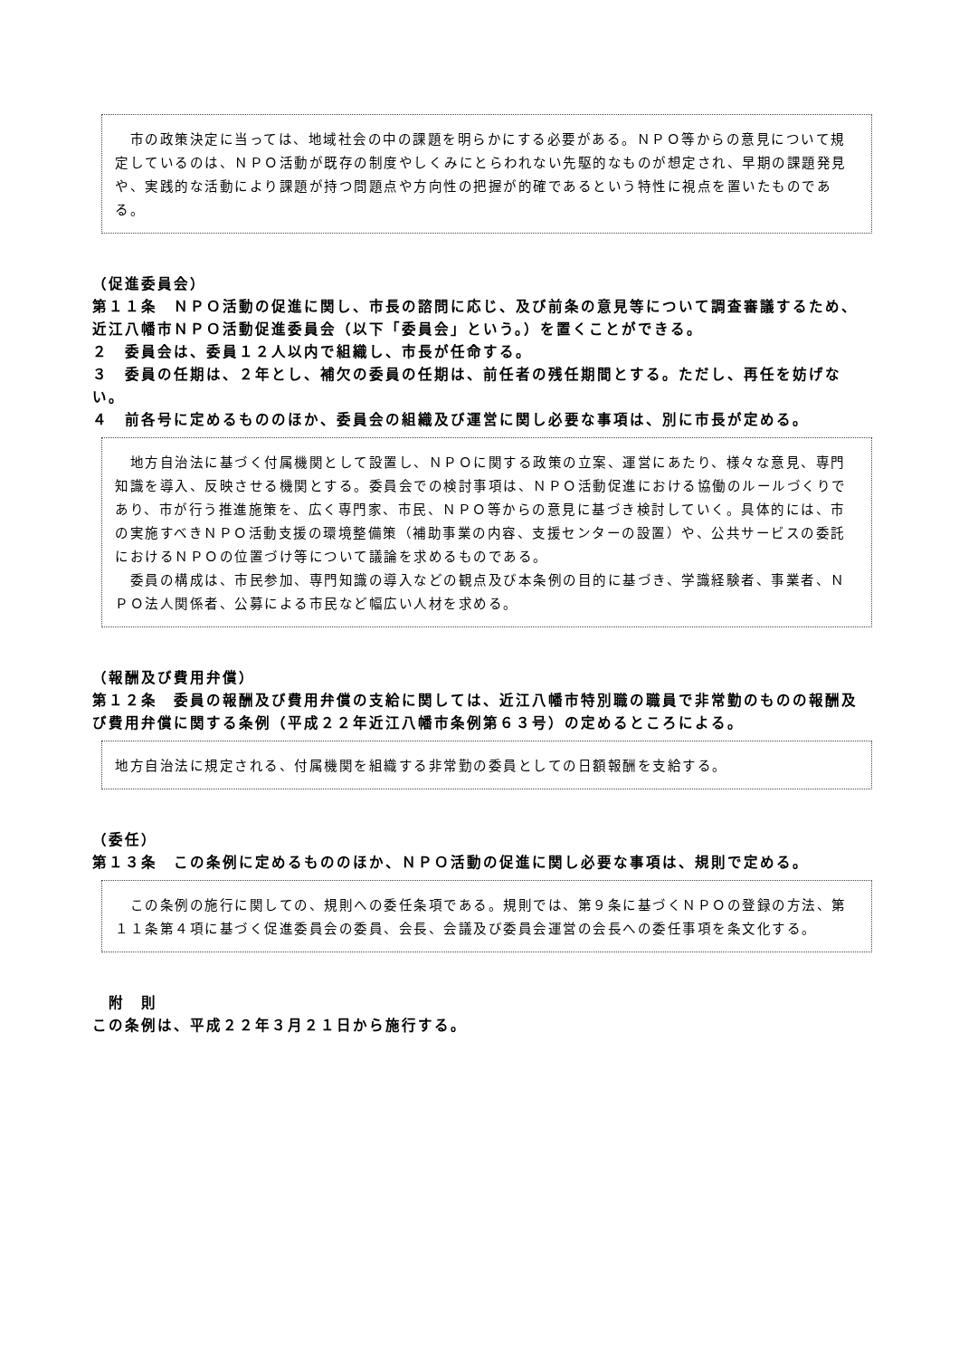市の政策決定に当っては、地域社会の中の課題を明らかにする必要がある。ＮＰＯ等からの意見について規定しているのは、ＮＰＯ活動が既存の制度やしくみにとらわれない先駆的なものが想定され、早期の課題発見や、実践的な活動により課題が持つ問題点や方向性の把握が的確であるという特性に視点を置いたものである。
（促進委員会）
第１１条　ＮＰＯ活動の促進に関し、市長の諮問に応じ、及び前条の意見等について調査審議するため、近江八幡市ＮＰＯ活動促進委員会（以下「委員会」という。）を置くことができる。
２　委員会は、委員１２人以内で組織し、市長が任命する。
３　委員の任期は、２年とし、補欠の委員の任期は、前任者の残任期間とする。ただし、再任を妨げない。
４　前各号に定めるもののほか、委員会の組織及び運営に関し必要な事項は、別に市長が定める。
　地方自治法に基づく付属機関として設置し、ＮＰＯに関する政策の立案、運営にあたり、様々な意見、専門知識を導入、反映させる機関とする。委員会での検討事項は、ＮＰＯ活動促進における協働のルールづくりであり、市が行う推進施策を、広く専門家、市民、ＮＰＯ等からの意見に基づき検討していく。具体的には、市の実施すべきＮＰＯ活動支援の環境整備策（補助事業の内容、支援センターの設置）や、公共サービスの委託におけるＮＰＯの位置づけ等について議論を求めるものである。
　委員の構成は、市民参加、専門知識の導入などの観点及び本条例の目的に基づき、学識経験者、事業者、ＮＰＯ法人関係者、公募による市民など幅広い人材を求める。
（報酬及び費用弁償）
第１２条　委員の報酬及び費用弁償の支給に関しては、近江八幡市特別職の職員で非常勤のものの報酬及び費用弁償に関する条例（平成２２年近江八幡市条例第６３号）の定めるところによる。
地方自治法に規定される、付属機関を組織する非常勤の委員としての日額報酬を支給する。
（委任）
第１３条　この条例に定めるもののほか、ＮＰＯ活動の促進に関し必要な事項は、規則で定める。
　この条例の施行に関しての、規則への委任条項である。規則では、第９条に基づくＮＰＯの登録の方法、第１１条第４項に基づく促進委員会の委員、会長、会議及び委員会運営の会長への委任事項を条文化する。
　附　則
この条例は、平成２２年３月２１日から施行する。